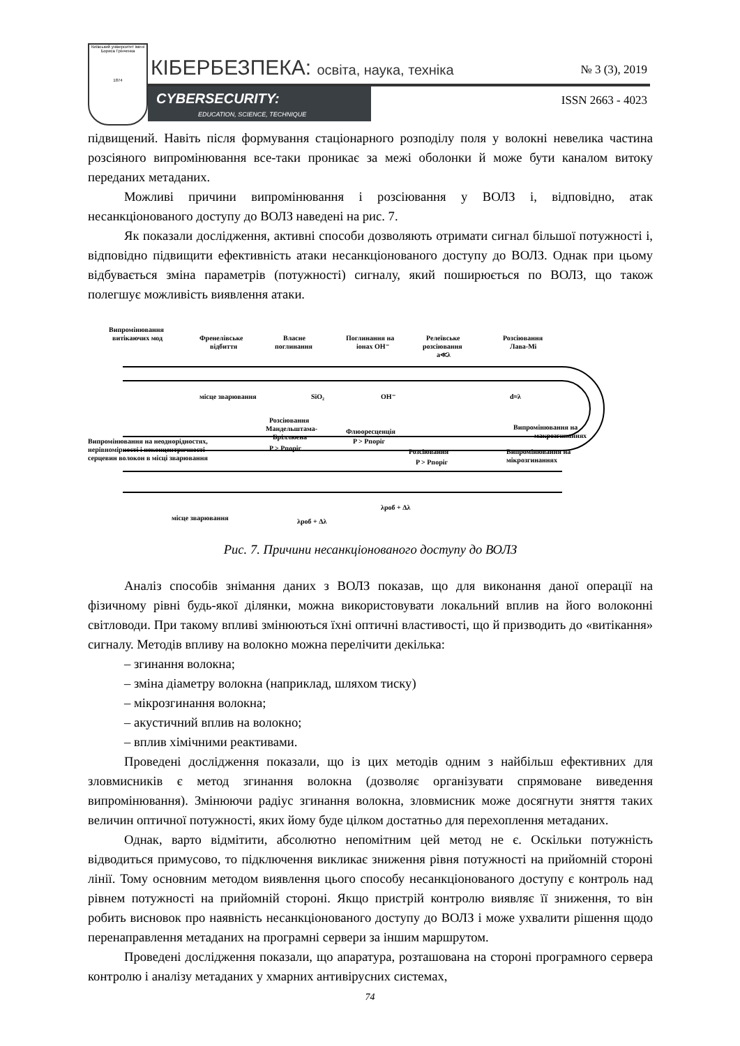Київський університет імені Бориса Грінченка
1874
КІБЕРБЕЗПЕКА: освіта, наука, техніка
CYBERSECURITY:
EDUCATION, SCIENCE, TECHNIQUE
№ 3 (3), 2019
ISSN 2663 - 4023
підвищений. Навіть після формування стаціонарного розподілу поля у волокні невелика частина розсіяного випромінювання все-таки проникає за межі оболонки й може бути каналом витоку переданих метаданих.
Можливі причини випромінювання і розсіювання у ВОЛЗ і, відповідно, атак несанкціонованого доступу до ВОЛЗ наведені на рис. 7.
Як показали дослідження, активні способи дозволяють отримати сигнал більшої потужності і, відповідно підвищити ефективність атаки несанкціонованого доступу до ВОЛЗ. Однак при цьому відбувається зміна параметрів (потужності) сигналу, який поширюється по ВОЛЗ, що також полегшує можливість виявлення атаки.
Випромінювання
витікаючих мод
Френелівське
відбиття
Власне
поглинання
Поглинання на
іонах OH⁻
Релеївське
розсіювання
a≪λ
Розсіювання
Лава-Мі
місце зварювання
SiO₂
OH⁻
d≈λ
Випромінювання на
макрозгинаннях
Випромінювання на
мікрозгинаннях
Розсіювання
Мандельштама-
Бріллюена
P > Pпоріг
Флюоресценція
P > Pпоріг
Розсіювання
P > Pпоріг
Випромінювання на неоднорідностях,
нерівномірності і неконцентричності
серцевин волокон в місці зварювання
місце зварювання
λроб + Δλ
λроб + Δλ
Рис. 7. Причини несанкціонованого доступу до ВОЛЗ
Аналіз способів знімання даних з ВОЛЗ показав, що для виконання даної операції на фізичному рівні будь-якої ділянки, можна використовувати локальний вплив на його волоконні світловоди. При такому впливі змінюються їхні оптичні властивості, що й призводить до «витікання» сигналу. Методів впливу на волокно можна перелічити декілька:
– згинання волокна;
– зміна діаметру волокна (наприклад, шляхом тиску)
– мікрозгинання волокна;
– акустичний вплив на волокно;
– вплив хімічними реактивами.
Проведені дослідження показали, що із цих методів одним з найбільш ефективних для зловмисників є метод згинання волокна (дозволяє організувати спрямоване виведення випромінювання). Змінюючи радіус згинання волокна, зловмисник може досягнути зняття таких величин оптичної потужності, яких йому буде цілком достатньо для перехоплення метаданих.
Однак, варто відмітити, абсолютно непомітним цей метод не є. Оскільки потужність відводиться примусово, то підключення викликає зниження рівня потужності на прийомній стороні лінії. Тому основним методом виявлення цього способу несанкціонованого доступу є контроль над рівнем потужності на прийомній стороні. Якщо пристрій контролю виявляє її зниження, то він робить висновок про наявність несанкціонованого доступу до ВОЛЗ і може ухвалити рішення щодо перенаправлення метаданих на програмні сервери за іншим маршрутом.
Проведені дослідження показали, що апаратура, розташована на стороні програмного сервера контролю і аналізу метаданих у хмарних антивірусних системах,
74